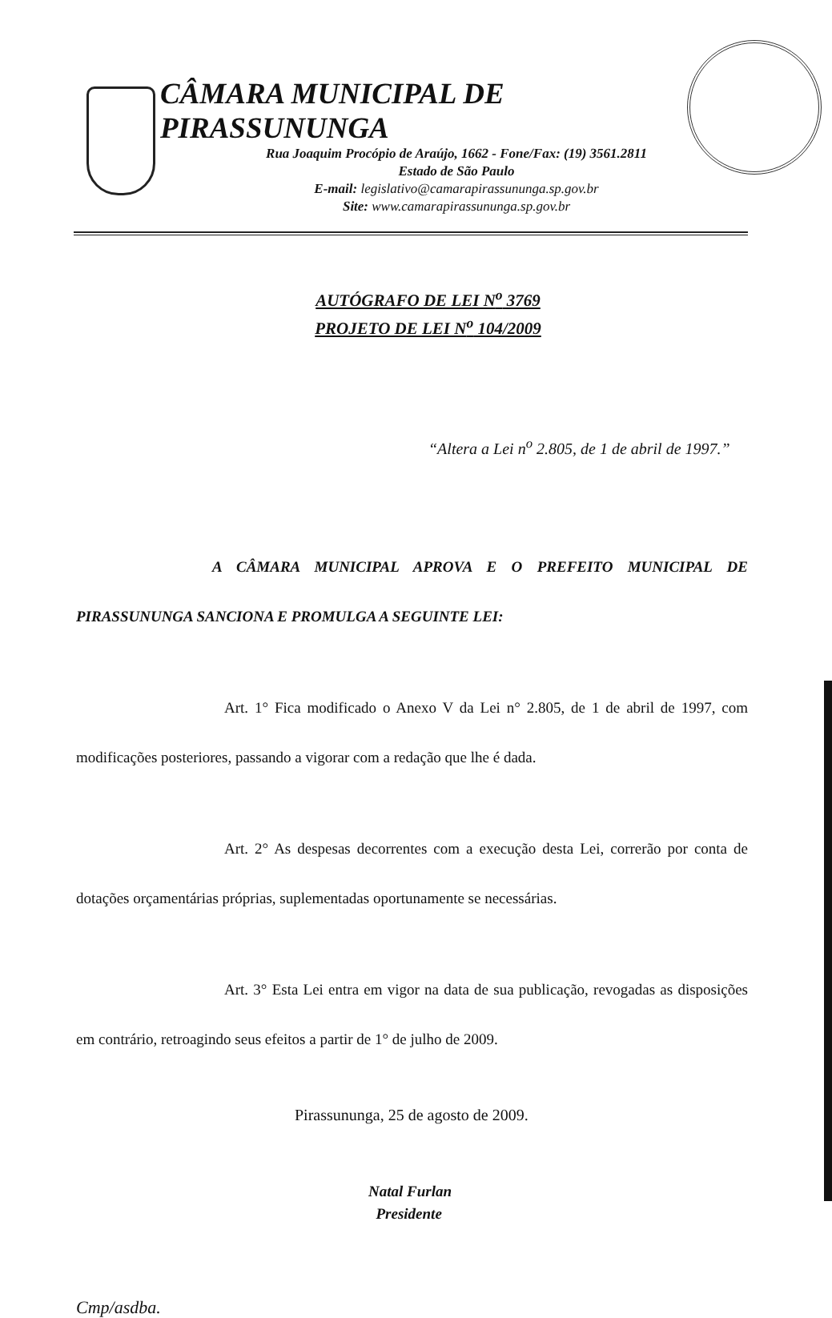CÂMARA MUNICIPAL DE PIRASSUNUNGA
Rua Joaquim Procópio de Araújo, 1662 - Fone/Fax: (19) 3561.2811
Estado de São Paulo
E-mail: legislativo@camarapirassununga.sp.gov.br
Site: www.camarapirassununga.sp.gov.br
AUTÓGRAFO DE LEI N<sup>o</sup> 3769
PROJETO DE LEI N<sup>o</sup> 104/2009
“Altera a Lei n<sup>o</sup> 2.805, de 1 de abril de 1997.”
A CÂMARA MUNICIPAL APROVA E O PREFEITO MUNICIPAL DE PIRASSUNUNGA SANCIONA E PROMULGA A SEGUINTE LEI:
Art. 1° Fica modificado o Anexo V da Lei n° 2.805, de 1 de abril de 1997, com modificações posteriores, passando a vigorar com a redação que lhe é dada.
Art. 2° As despesas decorrentes com a execução desta Lei, correrão por conta de dotações orçamentárias próprias, suplementadas oportunamente se necessárias.
Art. 3° Esta Lei entra em vigor na data de sua publicação, revogadas as disposições em contrário, retroagindo seus efeitos a partir de 1° de julho de 2009.
Pirassununga, 25 de agosto de 2009.
Natal Furlan
Presidente
Cmp/asdba.